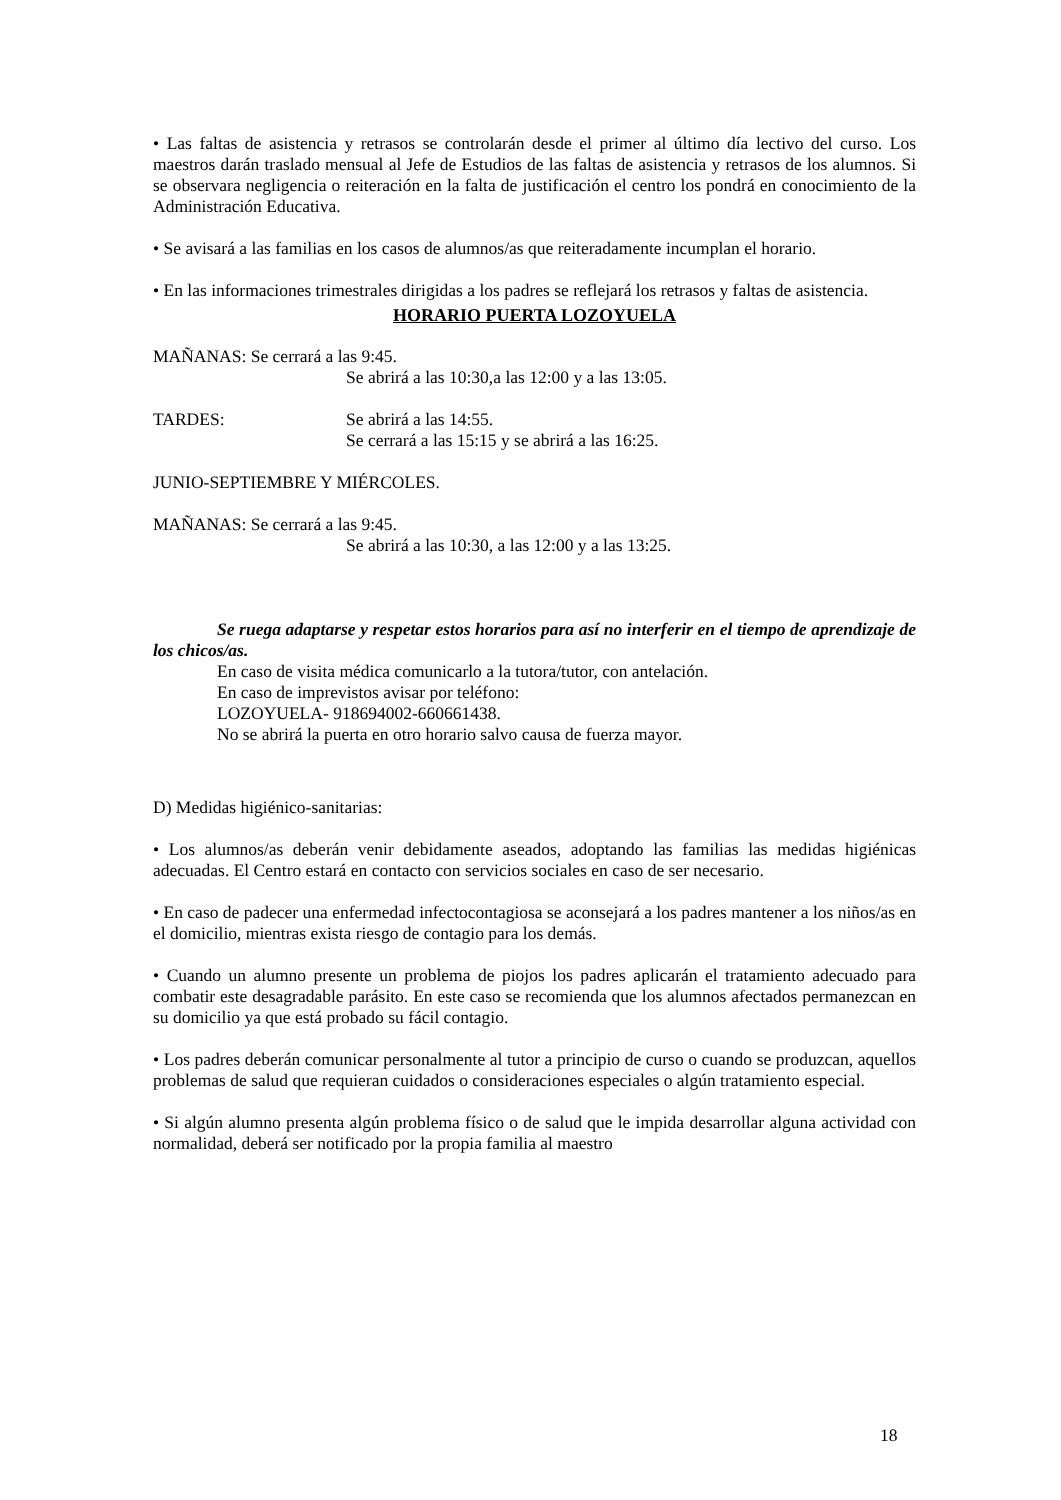• Las faltas de asistencia y retrasos se controlarán desde el primer al último día lectivo del curso. Los maestros darán traslado mensual al Jefe de Estudios de las faltas de asistencia y retrasos de los alumnos. Si se observara negligencia o reiteración en la falta de justificación el centro los pondrá en conocimiento de la Administración Educativa.
• Se avisará a las familias en los casos de alumnos/as que reiteradamente incumplan el horario.
• En las informaciones trimestrales dirigidas a los padres se reflejará los retrasos y faltas de asistencia.
HORARIO PUERTA LOZOYUELA
MAÑANAS: Se cerrará a las 9:45.
Se abrirá a las 10:30,a las 12:00 y a las 13:05.
TARDES: Se abrirá a las 14:55.
Se cerrará a las 15:15 y se abrirá a las 16:25.
JUNIO-SEPTIEMBRE Y MIÉRCOLES.
MAÑANAS: Se cerrará a las 9:45.
Se abrirá a las 10:30, a las 12:00 y a las 13:25.
Se ruega adaptarse y respetar estos horarios para así no interferir en el tiempo de aprendizaje de los chicos/as.
En caso de visita médica comunicarlo a la tutora/tutor, con antelación.
En caso de imprevistos avisar por teléfono:
LOZOYUELA- 918694002-660661438.
No se abrirá la puerta en otro horario salvo causa de fuerza mayor.
D) Medidas higiénico-sanitarias:
• Los alumnos/as deberán venir debidamente aseados, adoptando las familias las medidas higiénicas adecuadas. El Centro estará en contacto con servicios sociales en caso de ser necesario.
• En caso de padecer una enfermedad infectocontagiosa se aconsejará a los padres mantener a los niños/as en el domicilio, mientras exista riesgo de contagio para los demás.
• Cuando un alumno presente un problema de piojos los padres aplicarán el tratamiento adecuado para combatir este desagradable parásito. En este caso se recomienda que los alumnos afectados permanezcan en su domicilio ya que está probado su fácil contagio.
• Los padres deberán comunicar personalmente al tutor a principio de curso o cuando se produzcan, aquellos problemas de salud que requieran cuidados o consideraciones especiales o algún tratamiento especial.
• Si algún alumno presenta algún problema físico o de salud que le impida desarrollar alguna actividad con normalidad, deberá ser notificado por la propia familia al maestro
18